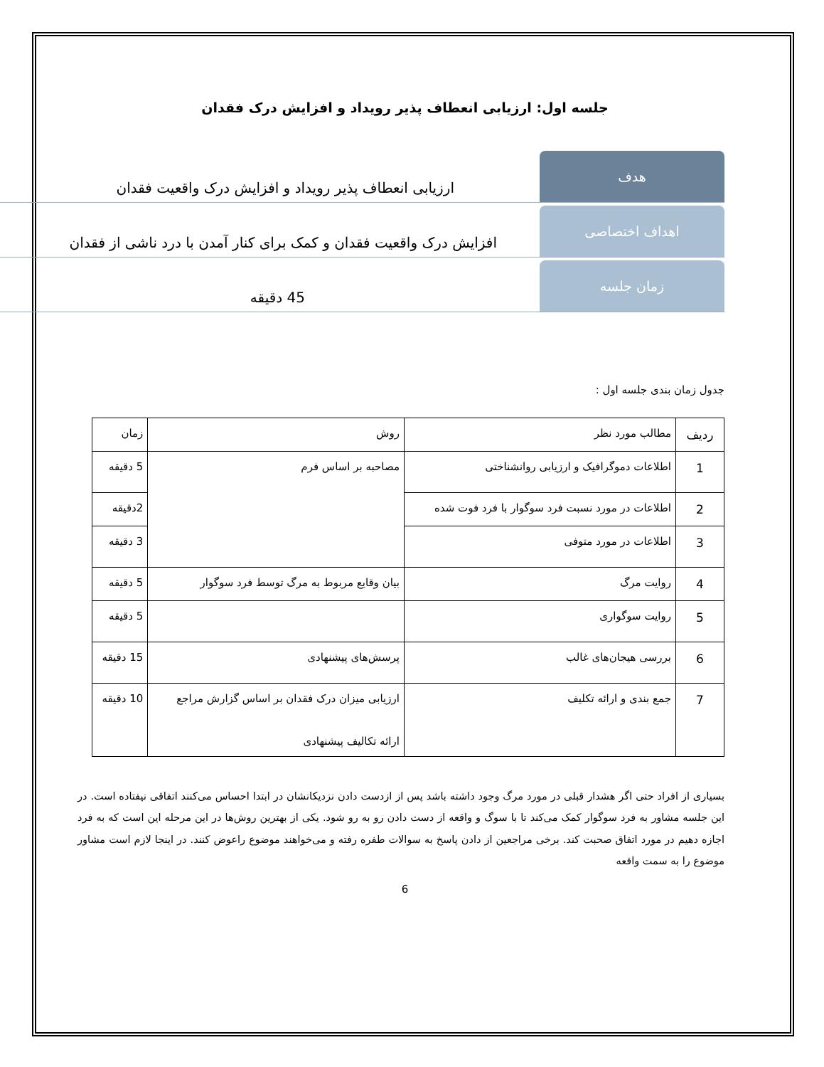جلسه اول: ارزیابی انعطاف پذیر رویداد و افزایش درک فقدان
هدف ارزیابی انعطاف پذیر رویداد و افزایش درک واقعیت فقدان
اهداف اختصاصی افزایش درک واقعیت فقدان و کمک برای کنار آمدن با درد ناشی از فقدان
زمان جلسه 45 دقیقه
جدول زمان بندی جلسه اول :
| ردیف | مطالب مورد نظر | روش | زمان |
| --- | --- | --- | --- |
| 1 | اطلاعات دموگرافیک و ارزیابی روانشناختی | مصاحبه بر اساس فرم | 5 دقیقه |
| 2 | اطلاعات در مورد نسبت فرد سوگوار با فرد فوت شده | | 2دقیقه |
| 3 | اطلاعات در مورد متوفی | | 3 دقیقه |
| 4 | روایت مرگ | بیان وقایع مربوط به مرگ توسط فرد سوگوار | 5 دقیقه |
| 5 | روایت سوگواری | | 5 دقیقه |
| 6 | بررسی هیجان‌های غالب | پرسش‌های پیشنهادی | 15 دقیقه |
| 7 | جمع بندی و ارائه تکلیف | ارزیابی میزان درک فقدان بر اساس گزارش مراجع ارائه تکالیف پیشنهادی | 10 دقیقه |
بسیاری از افراد حتی اگر هشدار قبلی در مورد مرگ وجود داشته باشد پس از ازدست دادن نزدیکانشان در ابتدا احساس می‌کنند اتفاقی نیفتاده است. در این جلسه مشاور به فرد سوگوار کمک می‌کند تا با سوگ و واقعه از دست دادن رو به رو شود. یکی از بهترین روش‌ها در این مرحله این است که به فرد اجازه دهیم در مورد اتفاق صحبت کند. برخی مراجعین از دادن پاسخ به سوالات طفره رفته و می‌خواهند موضوع راعوض کنند. در اینجا لازم است مشاور موضوع را به سمت واقعه
6